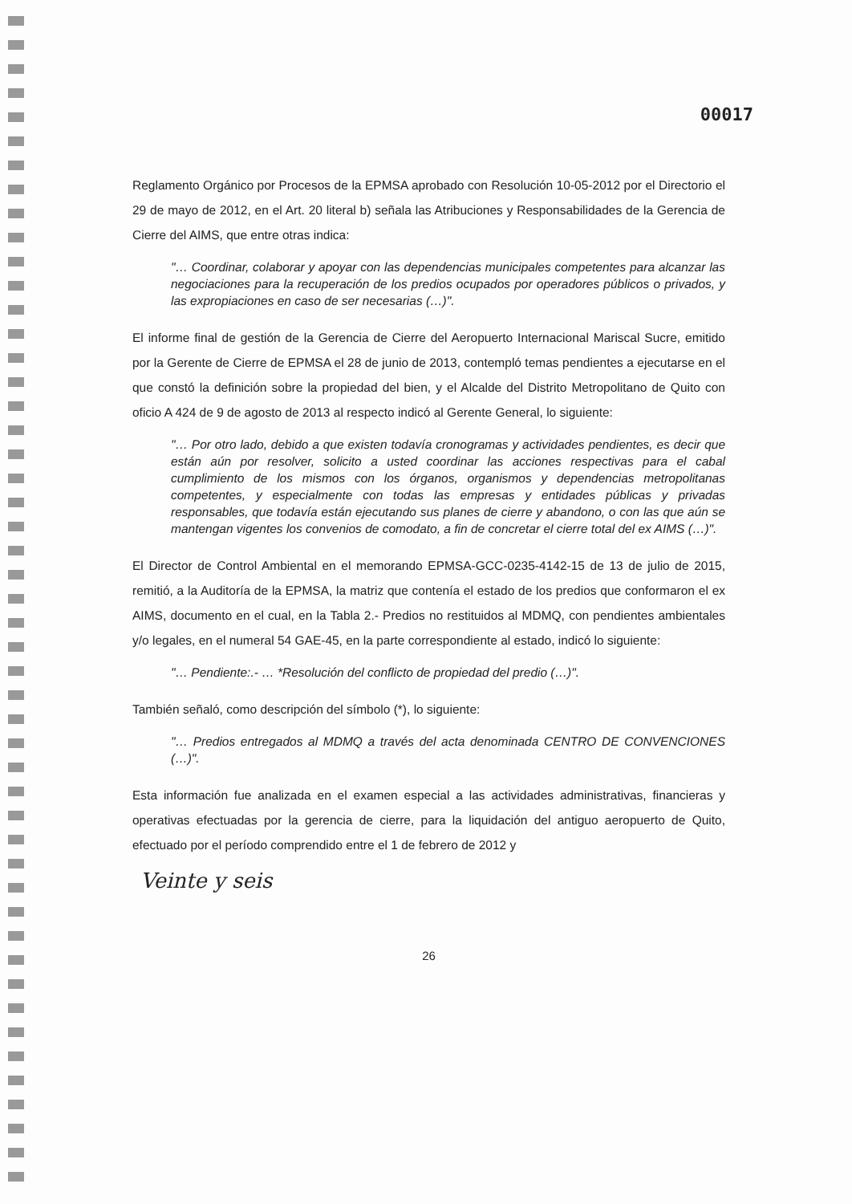00017
Reglamento Orgánico por Procesos de la EPMSA aprobado con Resolución 10-05-2012 por el Directorio el 29 de mayo de 2012, en el Art. 20 literal b) señala las Atribuciones y Responsabilidades de la Gerencia de Cierre del AIMS, que entre otras indica:
"… Coordinar, colaborar y apoyar con las dependencias municipales competentes para alcanzar las negociaciones para la recuperación de los predios ocupados por operadores públicos o privados, y las expropiaciones en caso de ser necesarias (…)".
El informe final de gestión de la Gerencia de Cierre del Aeropuerto Internacional Mariscal Sucre, emitido por la Gerente de Cierre de EPMSA el 28 de junio de 2013, contempló temas pendientes a ejecutarse en el que constó la definición sobre la propiedad del bien, y el Alcalde del Distrito Metropolitano de Quito con oficio A 424 de 9 de agosto de 2013 al respecto indicó al Gerente General, lo siguiente:
"… Por otro lado, debido a que existen todavía cronogramas y actividades pendientes, es decir que están aún por resolver, solicito a usted coordinar las acciones respectivas para el cabal cumplimiento de los mismos con los órganos, organismos y dependencias metropolitanas competentes, y especialmente con todas las empresas y entidades públicas y privadas responsables, que todavía están ejecutando sus planes de cierre y abandono, o con las que aún se mantengan vigentes los convenios de comodato, a fin de concretar el cierre total del ex AIMS (…)".
El Director de Control Ambiental en el memorando EPMSA-GCC-0235-4142-15 de 13 de julio de 2015, remitió, a la Auditoría de la EPMSA, la matriz que contenía el estado de los predios que conformaron el ex AIMS, documento en el cual, en la Tabla 2.- Predios no restituidos al MDMQ, con pendientes ambientales y/o legales, en el numeral 54 GAE-45, en la parte correspondiente al estado, indicó lo siguiente:
"… Pendiente:.- … *Resolución del conflicto de propiedad del predio (…)".
También señaló, como descripción del símbolo (*), lo siguiente:
"… Predios entregados al MDMQ a través del acta denominada CENTRO DE CONVENCIONES (…)".
Esta información fue analizada en el examen especial a las actividades administrativas, financieras y operativas efectuadas por la gerencia de cierre, para la liquidación del antiguo aeropuerto de Quito, efectuado por el período comprendido entre el 1 de febrero de 2012 y
Veinte y seis
26